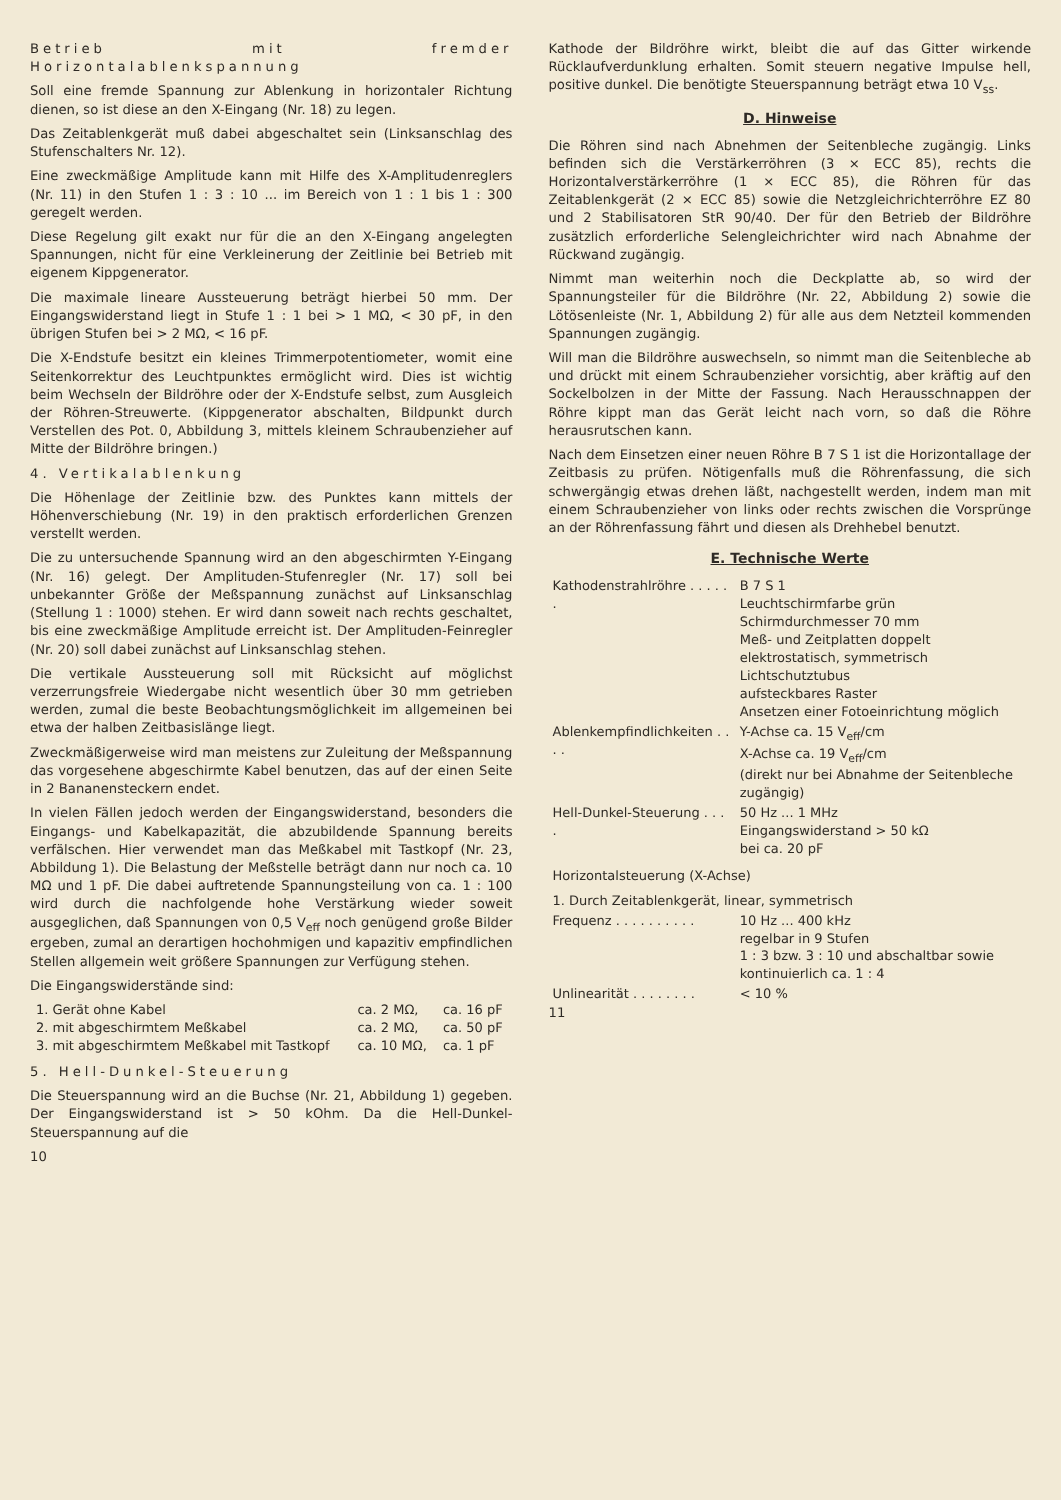Betrieb mit fremder Horizontalablenkspannung
Soll eine fremde Spannung zur Ablenkung in horizontaler Richtung dienen, so ist diese an den X-Eingang (Nr. 18) zu legen.
Das Zeitablenkgerät muß dabei abgeschaltet sein (Linksanschlag des Stufenschalters Nr. 12).
Eine zweckmäßige Amplitude kann mit Hilfe des X-Amplitudenreglers (Nr. 11) in den Stufen 1 : 3 : 10 ... im Bereich von 1 : 1 bis 1 : 300 geregelt werden.
Diese Regelung gilt exakt nur für die an den X-Eingang angelegten Spannungen, nicht für eine Verkleinerung der Zeitlinie bei Betrieb mit eigenem Kippgenerator.
Die maximale lineare Aussteuerung beträgt hierbei 50 mm. Der Eingangswiderstand liegt in Stufe 1 : 1 bei > 1 MΩ, < 30 pF, in den übrigen Stufen bei > 2 MΩ, < 16 pF.
Die X-Endstufe besitzt ein kleines Trimmerpotentiometer, womit eine Seitenkorrektur des Leuchtpunktes ermöglicht wird. Dies ist wichtig beim Wechseln der Bildröhre oder der X-Endstufe selbst, zum Ausgleich der Röhren-Streuwerte. (Kippgenerator abschalten, Bildpunkt durch Verstellen des Pot. 0, Abbildung 3, mittels kleinem Schraubenzieher auf Mitte der Bildröhre bringen.)
4. Vertikalablenkung
Die Höhenlage der Zeitlinie bzw. des Punktes kann mittels der Höhenverschiebung (Nr. 19) in den praktisch erforderlichen Grenzen verstellt werden.
Die zu untersuchende Spannung wird an den abgeschirmten Y-Eingang (Nr. 16) gelegt. Der Amplituden-Stufenregler (Nr. 17) soll bei unbekannter Größe der Meßspannung zunächst auf Linksanschlag (Stellung 1 : 1000) stehen. Er wird dann soweit nach rechts geschaltet, bis eine zweckmäßige Amplitude erreicht ist. Der Amplituden-Feinregler (Nr. 20) soll dabei zunächst auf Linksanschlag stehen.
Die vertikale Aussteuerung soll mit Rücksicht auf möglichst verzerrungsfreie Wiedergabe nicht wesentlich über 30 mm getrieben werden, zumal die beste Beobachtungsmöglichkeit im allgemeinen bei etwa der halben Zeitbasislänge liegt.
Zweckmäßigerweise wird man meistens zur Zuleitung der Meßspannung das vorgesehene abgeschirmte Kabel benutzen, das auf der einen Seite in 2 Bananensteckern endet.
In vielen Fällen jedoch werden der Eingangswiderstand, besonders die Eingangs- und Kabelkapazität, die abzubildende Spannung bereits verfälschen. Hier verwendet man das Meßkabel mit Tastkopf (Nr. 23, Abbildung 1). Die Belastung der Meßstelle beträgt dann nur noch ca. 10 MΩ und 1 pF. Die dabei auftretende Spannungsteilung von ca. 1 : 100 wird durch die nachfolgende hohe Verstärkung wieder soweit ausgeglichen, daß Spannungen von 0,5 V<sub>eff</sub> noch genügend große Bilder ergeben, zumal an derartigen hochohmigen und kapazitiv empfindlichen Stellen allgemein weit größere Spannungen zur Verfügung stehen.
Die Eingangswiderstände sind:
| 1. Gerät ohne Kabel | ca. 2 MΩ, | ca. 16 pF |
| 2. mit abgeschirmtem Meßkabel | ca. 2 MΩ, | ca. 50 pF |
| 3. mit abgeschirmtem Meßkabel mit Tastkopf | ca. 10 MΩ, | ca. 1 pF |
5. Hell-Dunkel-Steuerung
Die Steuerspannung wird an die Buchse (Nr. 21, Abbildung 1) gegeben. Der Eingangswiderstand ist > 50 kOhm. Da die Hell-Dunkel-Steuerspannung auf die
10
Kathode der Bildröhre wirkt, bleibt die auf das Gitter wirkende Rücklaufverdunklung erhalten. Somit steuern negative Impulse hell, positive dunkel. Die benötigte Steuerspannung beträgt etwa 10 V<sub>ss</sub>.
D. Hinweise
Die Röhren sind nach Abnehmen der Seitenbleche zugängig. Links befinden sich die Verstärkerröhren (3 × ECC 85), rechts die Horizontalverstärkerröhre (1 × ECC 85), die Röhren für das Zeitablenkgerät (2 × ECC 85) sowie die Netzgleichrichterröhre EZ 80 und 2 Stabilisatoren StR 90/40. Der für den Betrieb der Bildröhre zusätzlich erforderliche Selengleichrichter wird nach Abnahme der Rückwand zugängig.
Nimmt man weiterhin noch die Deckplatte ab, so wird der Spannungsteiler für die Bildröhre (Nr. 22, Abbildung 2) sowie die Lötösenleiste (Nr. 1, Abbildung 2) für alle aus dem Netzteil kommenden Spannungen zugängig.
Will man die Bildröhre auswechseln, so nimmt man die Seitenbleche ab und drückt mit einem Schraubenzieher vorsichtig, aber kräftig auf den Sockelbolzen in der Mitte der Fassung. Nach Herausschnappen der Röhre kippt man das Gerät leicht nach vorn, so daß die Röhre herausrutschen kann.
Nach dem Einsetzen einer neuen Röhre B 7 S 1 ist die Horizontallage der Zeitbasis zu prüfen. Nötigenfalls muß die Röhrenfassung, die sich schwergängig etwas drehen läßt, nachgestellt werden, indem man mit einem Schraubenzieher von links oder rechts zwischen die Vorsprünge an der Röhrenfassung fährt und diesen als Drehhebel benutzt.
E. Technische Werte
| Kathodenstrahlröhre . . . . . . | B 7 S 1 Leuchtschirmfarbe grün Schirmdurchmesser 70 mm Meß- und Zeitplatten doppelt elektrostatisch, symmetrisch Lichtschutztubus aufsteckbares Raster Ansetzen einer Fotoeinrichtung möglich |
| Ablenkempfindlichkeiten . . . . | Y-Achse ca. 15 V<sub>eff</sub>/cm X-Achse ca. 19 V<sub>eff</sub>/cm (direkt nur bei Abnahme der Seitenbleche zugängig) |
| Hell-Dunkel-Steuerung . . . . | 50 Hz ... 1 MHz Eingangswiderstand > 50 kΩ bei ca. 20 pF |
| Horizontalsteuerung (X-Achse) | |
| 1. Durch Zeitablenkgerät, linear, symmetrisch | |
| Frequenz . . . . . . . . . . | 10 Hz ... 400 kHz regelbar in 9 Stufen 1 : 3 bzw. 3 : 10 und abschaltbar sowie kontinuierlich ca. 1 : 4 |
| Unlinearität . . . . . . . . | < 10 % |
11